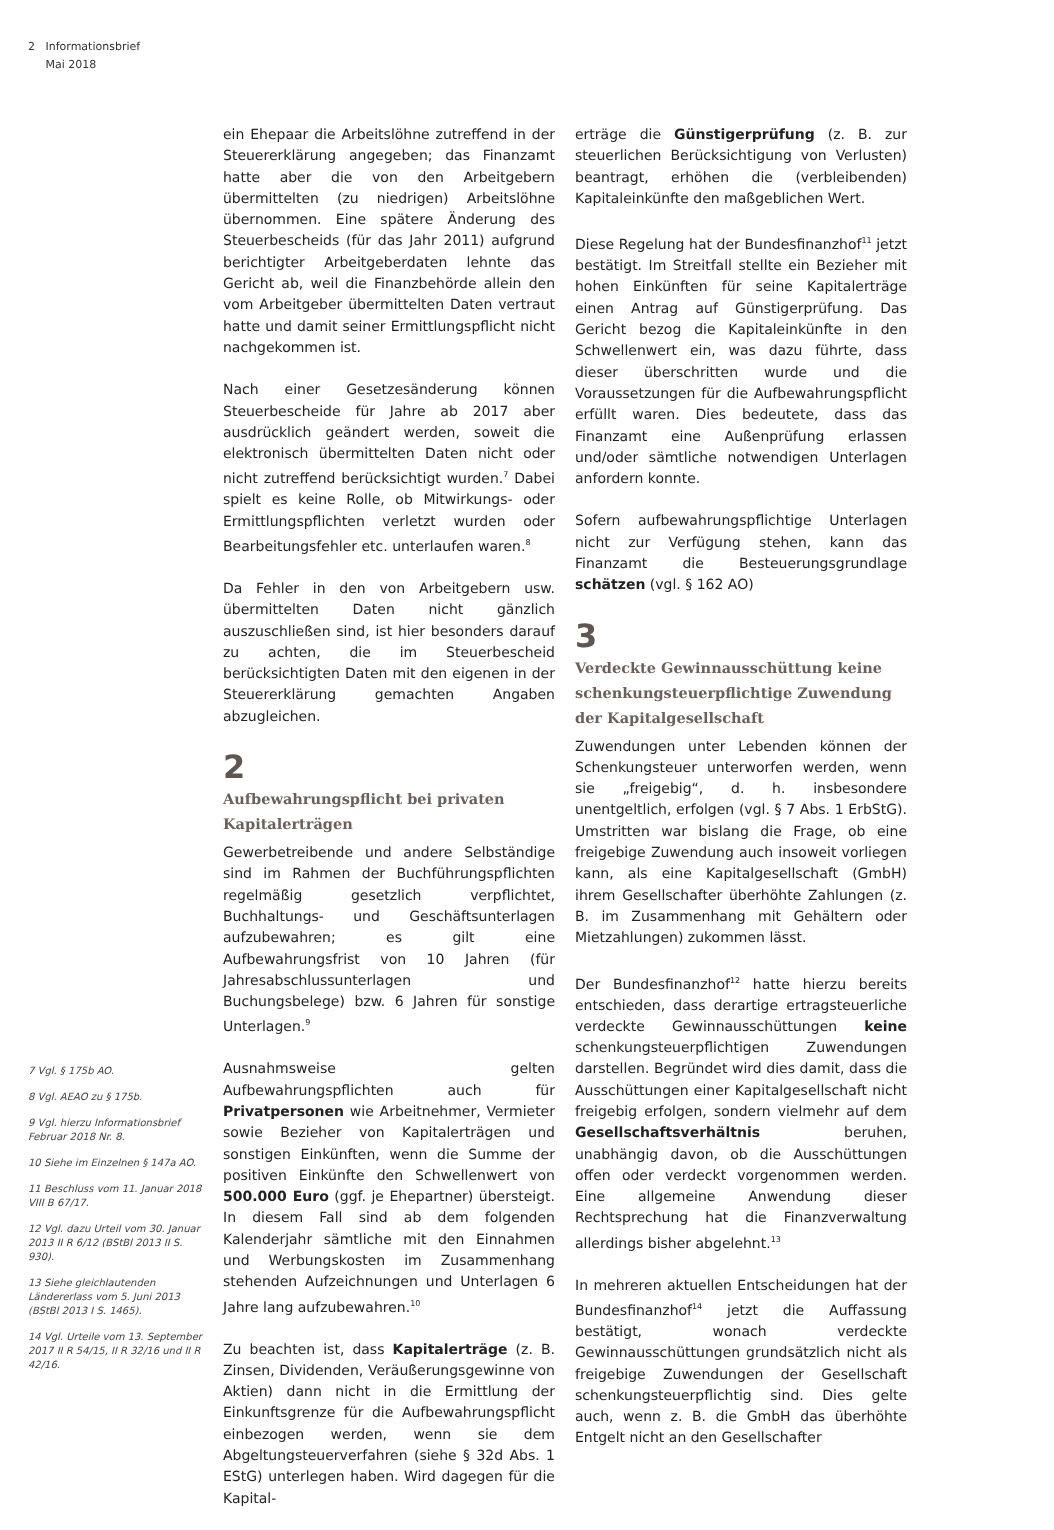2 Informationsbrief
Mai 2018
7 Vgl. § 175b AO.
8 Vgl. AEAO zu § 175b.
9 Vgl. hierzu Informationsbrief Februar 2018 Nr. 8.
10 Siehe im Einzelnen § 147a AO.
11 Beschluss vom 11. Januar 2018 VIII B 67/17.
12 Vgl. dazu Urteil vom 30. Januar 2013 II R 6/12 (BStBl 2013 II S. 930).
13 Siehe gleichlautenden Ländererlass vom 5. Juni 2013 (BStBl 2013 I S. 1465).
14 Vgl. Urteile vom 13. September 2017 II R 54/15, II R 32/16 und II R 42/16.
ein Ehepaar die Arbeitslöhne zutreffend in der Steuererklärung angegeben; das Finanzamt hatte aber die von den Arbeitgebern übermittelten (zu niedrigen) Arbeitslöhne übernommen. Eine spätere Änderung des Steuerbescheids (für das Jahr 2011) aufgrund berichtigter Arbeitgeberdaten lehnte das Gericht ab, weil die Finanzbehörde allein den vom Arbeitgeber übermittelten Daten vertraut hatte und damit seiner Ermittlungspflicht nicht nachgekommen ist.
Nach einer Gesetzesänderung können Steuerbescheide für Jahre ab 2017 aber ausdrücklich geändert werden, soweit die elektronisch übermittelten Daten nicht oder nicht zutreffend berücksichtigt wurden.<sup>7</sup> Dabei spielt es keine Rolle, ob Mitwirkungs- oder Ermittlungspflichten verletzt wurden oder Bearbeitungsfehler etc. unterlaufen waren.<sup>8</sup>
Da Fehler in den von Arbeitgebern usw. übermittelten Daten nicht gänzlich auszuschließen sind, ist hier besonders darauf zu achten, die im Steuerbescheid berücksichtigten Daten mit den eigenen in der Steuererklärung gemachten Angaben abzugleichen.
2
Aufbewahrungspflicht bei privaten Kapitalerträgen
Gewerbetreibende und andere Selbständige sind im Rahmen der Buchführungspflichten regelmäßig gesetzlich verpflichtet, Buchhaltungs- und Geschäftsunterlagen aufzubewahren; es gilt eine Aufbewahrungsfrist von 10 Jahren (für Jahresabschlussunterlagen und Buchungsbelege) bzw. 6 Jahren für sonstige Unterlagen.<sup>9</sup>
Ausnahmsweise gelten Aufbewahrungspflichten auch für Privatpersonen wie Arbeitnehmer, Vermieter sowie Bezieher von Kapitalerträgen und sonstigen Einkünften, wenn die Summe der positiven Einkünfte den Schwellenwert von 500.000 Euro (ggf. je Ehepartner) übersteigt. In diesem Fall sind ab dem folgenden Kalenderjahr sämtliche mit den Einnahmen und Werbungskosten im Zusammenhang stehenden Aufzeichnungen und Unterlagen 6 Jahre lang aufzubewahren.<sup>10</sup>
Zu beachten ist, dass Kapitalerträge (z. B. Zinsen, Dividenden, Veräußerungsgewinne von Aktien) dann nicht in die Ermittlung der Einkunftsgrenze für die Aufbewahrungspflicht einbezogen werden, wenn sie dem Abgeltungsteuerverfahren (siehe § 32d Abs. 1 EStG) unterlegen haben. Wird dagegen für die Kapital-
erträge die Günstigerprüfung (z. B. zur steuerlichen Berücksichtigung von Verlusten) beantragt, erhöhen die (verbleibenden) Kapitaleinkünfte den maßgeblichen Wert.
Diese Regelung hat der Bundesfinanzhof<sup>11</sup> jetzt bestätigt. Im Streitfall stellte ein Bezieher mit hohen Einkünften für seine Kapitalerträge einen Antrag auf Günstigerprüfung. Das Gericht bezog die Kapitaleinkünfte in den Schwellenwert ein, was dazu führte, dass dieser überschritten wurde und die Voraussetzungen für die Aufbewahrungspflicht erfüllt waren. Dies bedeutete, dass das Finanzamt eine Außenprüfung erlassen und/oder sämtliche notwendigen Unterlagen anfordern konnte.
Sofern aufbewahrungspflichtige Unterlagen nicht zur Verfügung stehen, kann das Finanzamt die Besteuerungsgrundlage schätzen (vgl. § 162 AO)
3
Verdeckte Gewinnausschüttung keine schenkungsteuerpflichtige Zuwendung der Kapitalgesellschaft
Zuwendungen unter Lebenden können der Schenkungsteuer unterworfen werden, wenn sie „freigebig“, d. h. insbesondere unentgeltlich, erfolgen (vgl. § 7 Abs. 1 ErbStG). Umstritten war bislang die Frage, ob eine freigebige Zuwendung auch insoweit vorliegen kann, als eine Kapitalgesellschaft (GmbH) ihrem Gesellschafter überhöhte Zahlungen (z. B. im Zusammenhang mit Gehältern oder Mietzahlungen) zukommen lässt.
Der Bundesfinanzhof<sup>12</sup> hatte hierzu bereits entschieden, dass derartige ertragsteuerliche verdeckte Gewinnausschüttungen keine schenkungsteuerpflichtigen Zuwendungen darstellen. Begründet wird dies damit, dass die Ausschüttungen einer Kapitalgesellschaft nicht freigebig erfolgen, sondern vielmehr auf dem Gesellschaftsverhältnis beruhen, unabhängig davon, ob die Ausschüttungen offen oder verdeckt vorgenommen werden. Eine allgemeine Anwendung dieser Rechtsprechung hat die Finanzverwaltung allerdings bisher abgelehnt.<sup>13</sup>
In mehreren aktuellen Entscheidungen hat der Bundesfinanzhof<sup>14</sup> jetzt die Auffassung bestätigt, wonach verdeckte Gewinnausschüttungen grundsätzlich nicht als freigebige Zuwendungen der Gesellschaft schenkungsteuerpflichtig sind. Dies gelte auch, wenn z. B. die GmbH das überhöhte Entgelt nicht an den Gesellschafter